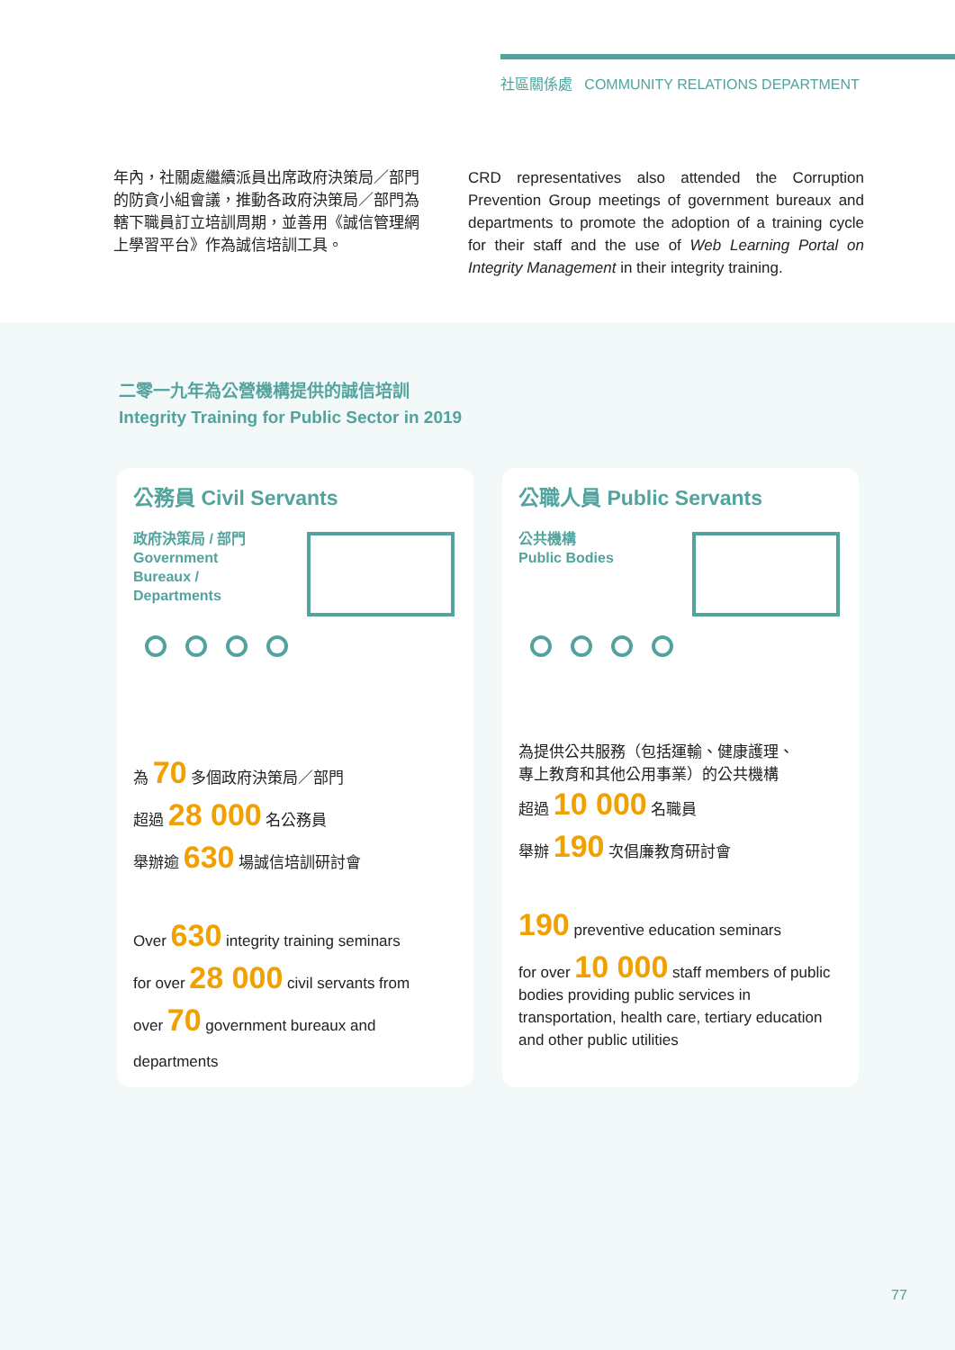社區關係處 COMMUNITY RELATIONS DEPARTMENT
年內，社關處繼續派員出席政府決策局／部門的防貪小組會議，推動各政府決策局／部門為轄下職員訂立培訓周期，並善用《誠信管理網上學習平台》作為誠信培訓工具。
CRD representatives also attended the Corruption Prevention Group meetings of government bureaux and departments to promote the adoption of a training cycle for their staff and the use of Web Learning Portal on Integrity Management in their integrity training.
二零一九年為公營機構提供的誠信培訓
Integrity Training for Public Sector in 2019
公務員 Civil Servants
政府決策局 / 部門
Government
Bureaux /
Departments
為 70 多個政府決策局／部門
超過 28 000 名公務員
舉辦逾 630 場誠信培訓研討會
Over 630 integrity training seminars
for over 28 000 civil servants from
over 70 government bureaux and
departments
公職人員 Public Servants
公共機構
Public Bodies
為提供公共服務（包括運輸、健康護理、
專上教育和其他公用事業）的公共機構
超過 10 000 名職員
舉辦 190 次倡廉教育研討會
190 preventive education seminars
for over 10 000 staff members of public bodies providing public services in transportation, health care, tertiary education and other public utilities
77